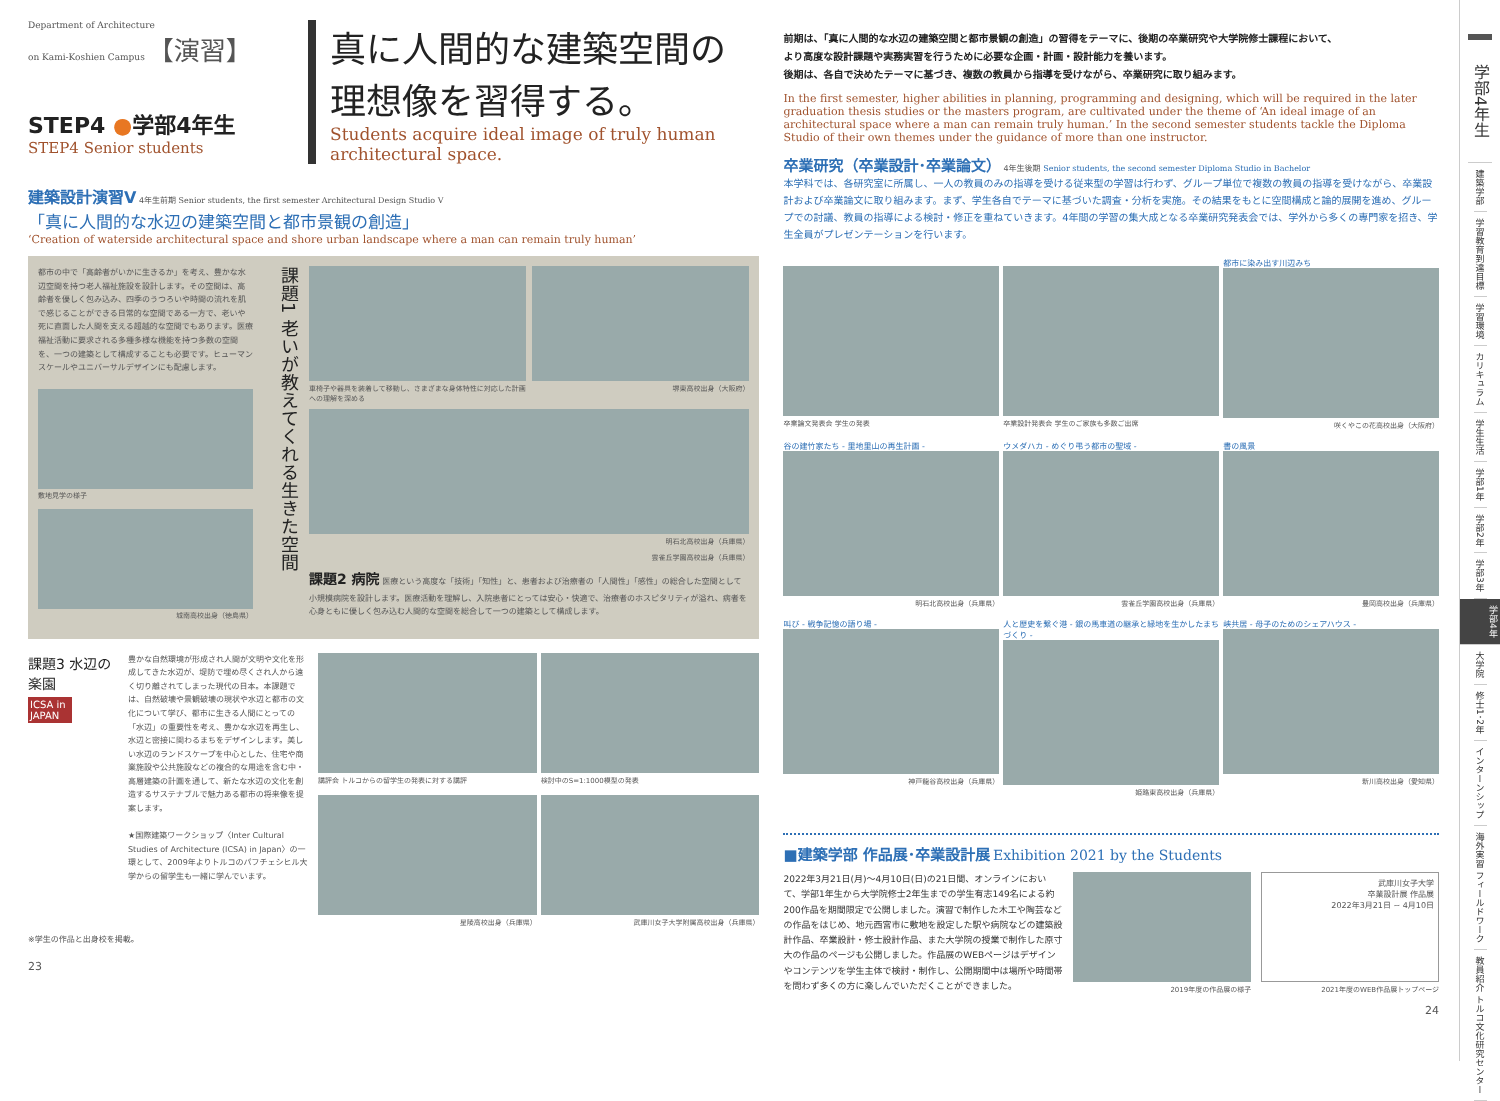Department of Architecture
on Kami-Koshien Campus 【演習】
STEP4 ●学部4年生
STEP4 Senior students
真に人間的な建築空間の
理想像を習得する。
Students acquire ideal image of truly human
architectural space.
建築設計演習V 4年生前期 Senior students, the first semester Architectural Design Studio V
「真に人間的な水辺の建築空間と都市景観の創造」
‘Creation of waterside architectural space and shore urban landscape where a man can remain truly human’
都市の中で「高齢者がいかに生きるか」を考え、豊かな水辺空間を持つ老人福祉施設を設計します。その空間は、高齢者を優しく包み込み、四季のうつろいや時間の流れを肌で感じることができる日常的な空間である一方で、老いや死に直面した人間を支える超越的な空間でもあります。医療福祉活動に要求される多種多様な機能を持つ多数の空間を、一つの建築として構成することも必要です。ヒューマンスケールやユニバーサルデザインにも配慮します。
敷地見学の様子
城南高校出身（徳島県）
課題1 老いが教えてくれる生きた空間
車椅子や器具を装着して移動し、さまざまな身体特性に対応した計画への理解を深める
堺東高校出身（大阪府）
明石北高校出身（兵庫県）
雲雀丘学園高校出身（兵庫県）
課題2 病院 医療という高度な「技術」「知性」と、患者および治療者の「人間性」「感性」の総合した空間として小規模病院を設計します。医療活動を理解し、入院患者にとっては安心・快適で、治療者のホスピタリティが溢れ、病者を心身ともに優しく包み込む人間的な空間を総合して一つの建築として構成します。
課題3 水辺の楽園
ICSA in JAPAN
豊かな自然環境が形成され人間が文明や文化を形成してきた水辺が、堤防で埋め尽くされ人から遠く切り離されてしまった現代の日本。本課題では、自然破壊や景観破壊の現状や水辺と都市の文化について学び、都市に生きる人間にとっての「水辺」の重要性を考え、豊かな水辺を再生し、水辺と密接に関わるまちをデザインします。美しい水辺のランドスケープを中心とした、住宅や商業施設や公共施設などの複合的な用途を含む中・高層建築の計画を通して、新たな水辺の文化を創造するサステナブルで魅力ある都市の将来像を提案します。
★国際建築ワークショップ〈Inter Cultural Studies of Architecture (ICSA) in Japan〉の一環として、2009年よりトルコのパフチェシヒル大学からの留学生も一緒に学んでいます。
講評会 トルコからの留学生の発表に対する講評
検討中のS=1:1000模型の発表
星陵高校出身（兵庫県）
武庫川女子大学附属高校出身（兵庫県）
※学生の作品と出身校を掲載。
23
前期は、「真に人間的な水辺の建築空間と都市景観の創造」の習得をテーマに、後期の卒業研究や大学院修士課程において、
より高度な設計課題や実務実習を行うために必要な企画・計画・設計能力を養います。
後期は、各自で決めたテーマに基づき、複数の教員から指導を受けながら、卒業研究に取り組みます。
In the first semester, higher abilities in planning, programming and designing, which will be required in the later graduation thesis studies or the masters program, are cultivated under the theme of ‘An ideal image of an architectural space where a man can remain truly human.’ In the second semester students tackle the Diploma Studio of their own themes under the guidance of more than one instructor.
卒業研究（卒業設計･卒業論文） 4年生後期 Senior students, the second semester Diploma Studio in Bachelor
本学科では、各研究室に所属し、一人の教員のみの指導を受ける従来型の学習は行わず、グループ単位で複数の教員の指導を受けながら、卒業設計および卒業論文に取り組みます。まず、学生各自でテーマに基づいた調査・分析を実施。その結果をもとに空間構成と論的展開を進め、グループでの討議、教員の指導による検討・修正を重ねていきます。4年間の学習の集大成となる卒業研究発表会では、学外から多くの専門家を招き、学生全員がプレゼンテーションを行います。
卒業論文発表会 学生の発表
卒業設計発表会 学生のご家族も多数ご出席
都市に染み出す川辺みち
咲くやこの花高校出身（大阪府）
谷の建竹家たち - 里地里山の再生計画 -
明石北高校出身（兵庫県）
ウメダハカ - めぐり弔う都市の聖域 -
雲雀丘学園高校出身（兵庫県）
書の風景
豊岡高校出身（兵庫県）
叫び - 戦争記憶の語り場 -
神戸龍谷高校出身（兵庫県）
人と歴史を繋ぐ港 - 銀の馬車道の継承と緑地を生かしたまちづくり -
姫路東高校出身（兵庫県）
峡共居 - 母子のためのシェアハウス -
新川高校出身（愛知県）
■建築学部 作品展･卒業設計展 Exhibition 2021 by the Students
2022年3月21日(月)～4月10日(日)の21日間、オンラインにおいて、学部1年生から大学院修士2年生までの学生有志149名による約200作品を期間限定で公開しました。演習で制作した木工や陶芸などの作品をはじめ、地元西宮市に敷地を設定した駅や病院などの建築設計作品、卒業設計・修士設計作品、また大学院の授業で制作した原寸大の作品のページも公開しました。作品展のWEBページはデザインやコンテンツを学生主体で検討・制作し、公開期間中は場所や時間帯を問わず多くの方に楽しんでいただくことができました。
2019年度の作品展の様子
武庫川女子大学
卒業設計展 作品展
2022年3月21日 ~ 4月10日
2021年度のWEB作品展トップページ
24
学部4年生
建築学部
学習教育到達目標
学習環境
カリキュラム
学生生活
学部1年
学部2年
学部3年
学部4年
大学院
修士1･2年
インターンシップ
海外実習 フィールドワーク
教員紹介 トルコ文化研究センター